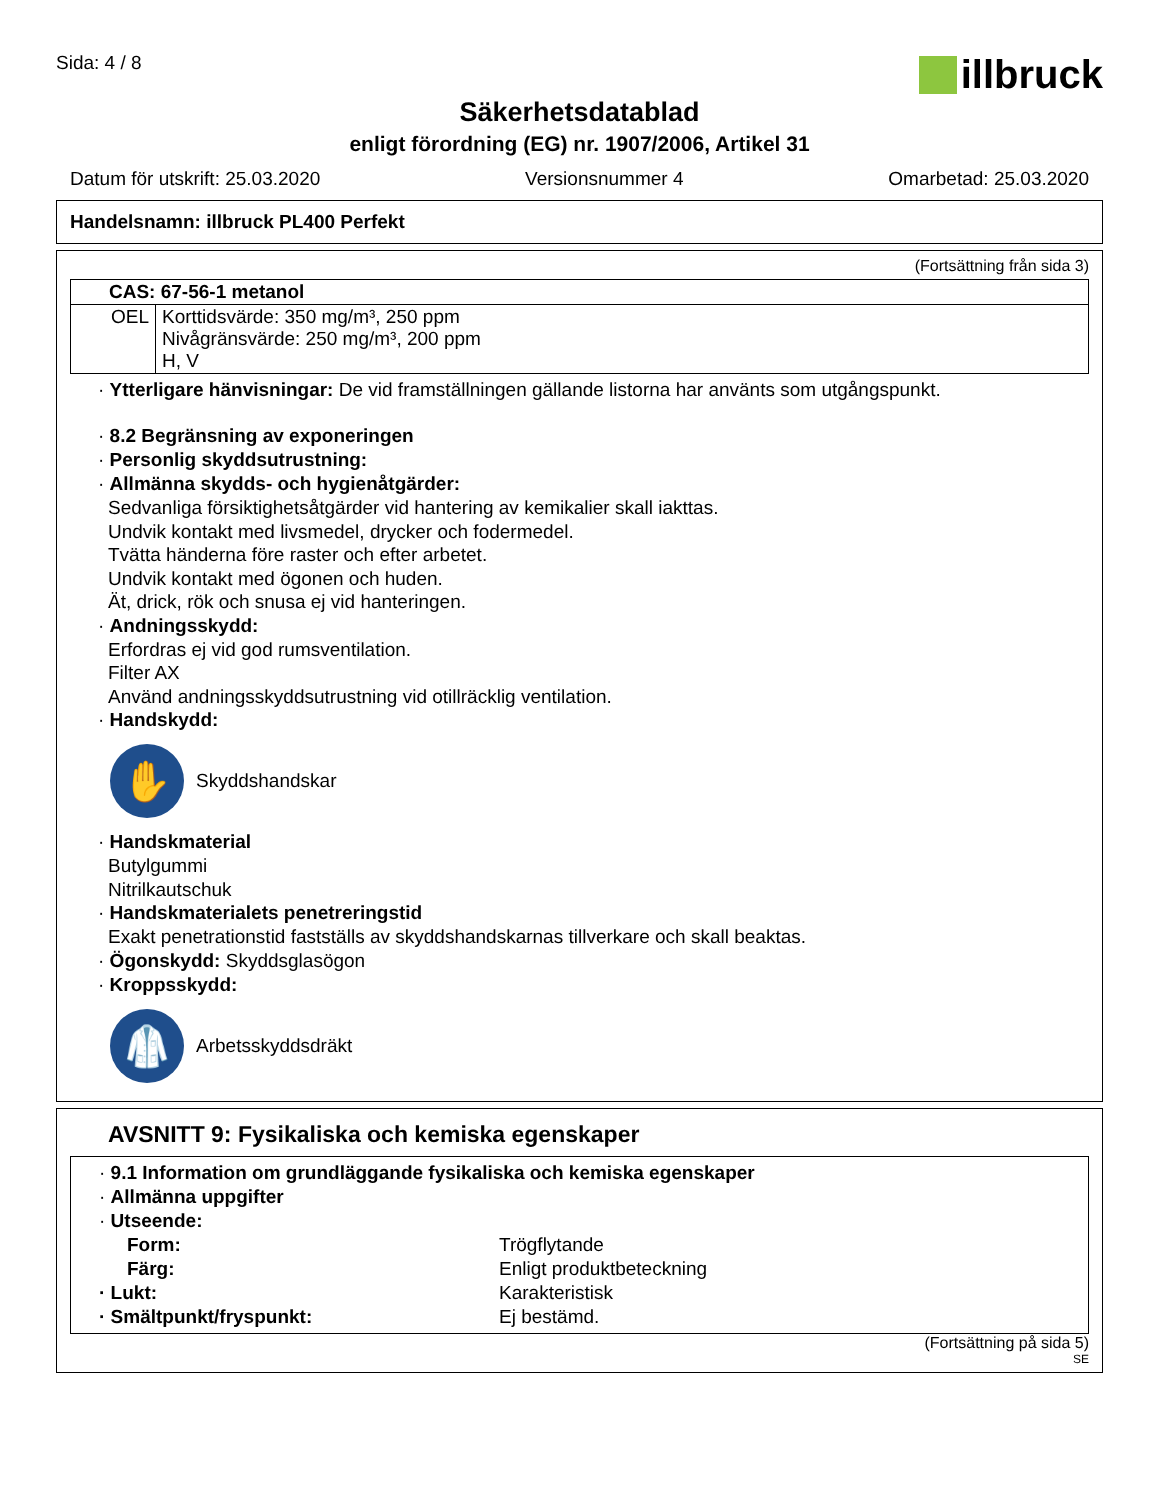Sida: 4 / 8
illbruck
Säkerhetsdatablad
enligt förordning (EG) nr. 1907/2006, Artikel 31
Datum för utskrift: 25.03.2020 Versionsnummer 4 Omarbetad: 25.03.2020
Handelsnamn: illbruck PL400 Perfekt
(Fortsättning från sida 3)
| CAS: 67-56-1 metanol | |
| OEL | Korttidsvärde: 350 mg/m³, 250 ppm Nivågränsvärde: 250 mg/m³, 200 ppm H, V |
· Ytterligare hänvisningar: De vid framställningen gällande listorna har använts som utgångspunkt.
· 8.2 Begränsning av exponeringen
· Personlig skyddsutrustning:
· Allmänna skydds- och hygienåtgärder:
Sedvanliga försiktighetsåtgärder vid hantering av kemikalier skall iakttas.
Undvik kontakt med livsmedel, drycker och fodermedel.
Tvätta händerna före raster och efter arbetet.
Undvik kontakt med ögonen och huden.
Ät, drick, rök och snusa ej vid hanteringen.
· Andningsskydd:
Erfordras ej vid god rumsventilation.
Filter AX
Använd andningsskyddsutrustning vid otillräcklig ventilation.
· Handskydd:
✋
Skyddshandskar
· Handskmaterial
Butylgummi
Nitrilkautschuk
· Handskmaterialets penetreringstid
Exakt penetrationstid fastställs av skyddshandskarnas tillverkare och skall beaktas.
· Ögonskydd: Skyddsglasögon
· Kroppsskydd:
🥼
Arbetsskyddsdräkt
AVSNITT 9: Fysikaliska och kemiska egenskaper
· 9.1 Information om grundläggande fysikaliska och kemiska egenskaper
· Allmänna uppgifter
· Utseende:
Form: Trögflytande
Färg: Enligt produktbeteckning
· Lukt: Karakteristisk
· Smältpunkt/fryspunkt: Ej bestämd.
(Fortsättning på sida 5)
SE